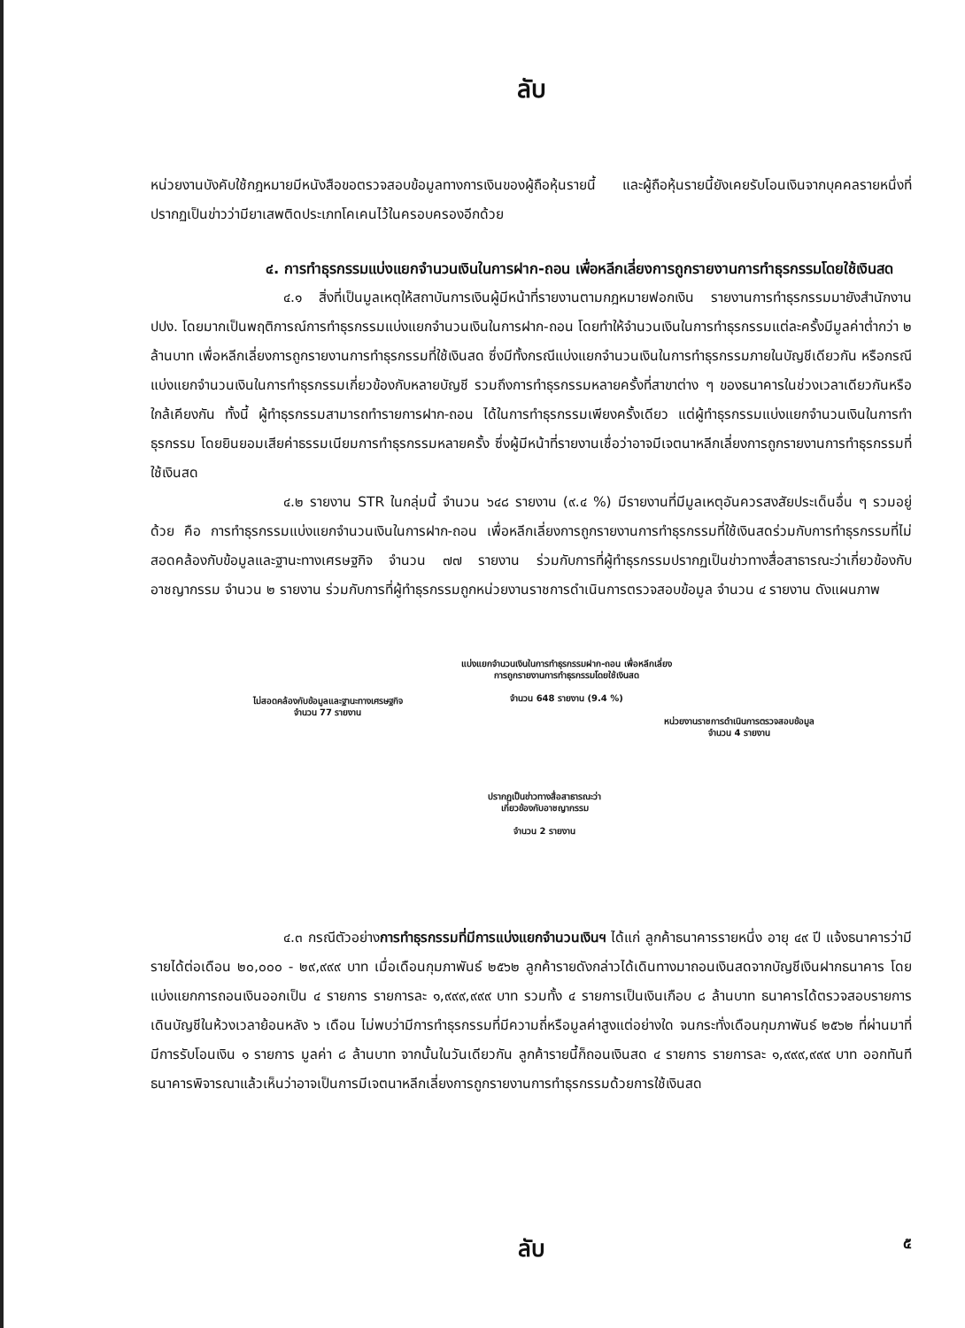ลับ
หน่วยงานบังคับใช้กฎหมายมีหนังสือขอตรวจสอบข้อมูลทางการเงินของผู้ถือหุ้นรายนี้ และผู้ถือหุ้นรายนี้ยังเคยรับโอนเงินจากบุคคลรายหนึ่งที่ปรากฏเป็นข่าวว่ามียาเสพติดประเภทโคเคนไว้ในครอบครองอีกด้วย
๔. การทำธุรกรรมแบ่งแยกจำนวนเงินในการฝาก-ถอน เพื่อหลีกเลี่ยงการถูกรายงานการทำธุรกรรมโดยใช้เงินสด
๔.๑ สิ่งที่เป็นมูลเหตุให้สถาบันการเงินผู้มีหน้าที่รายงานตามกฎหมายฟอกเงิน รายงานการทำธุรกรรมมายังสำนักงาน ปปง. โดยมากเป็นพฤติการณ์การทำธุรกรรมแบ่งแยกจำนวนเงินในการฝาก-ถอน โดยทำให้จำนวนเงินในการทำธุรกรรมแต่ละครั้งมีมูลค่าต่ำกว่า ๒ ล้านบาท เพื่อหลีกเลี่ยงการถูกรายงานการทำธุรกรรมที่ใช้เงินสด ซึ่งมีทั้งกรณีแบ่งแยกจำนวนเงินในการทำธุรกรรมภายในบัญชีเดียวกัน หรือกรณีแบ่งแยกจำนวนเงินในการทำธุรกรรมเกี่ยวข้องกับหลายบัญชี รวมถึงการทำธุรกรรมหลายครั้งที่สาขาต่าง ๆ ของธนาคารในช่วงเวลาเดียวกันหรือใกล้เคียงกัน ทั้งนี้ ผู้ทำธุรกรรมสามารถทำรายการฝาก-ถอน ได้ในการทำธุรกรรมเพียงครั้งเดียว แต่ผู้ทำธุรกรรมแบ่งแยกจำนวนเงินในการทำธุรกรรม โดยยินยอมเสียค่าธรรมเนียมการทำธุรกรรมหลายครั้ง ซึ่งผู้มีหน้าที่รายงานเชื่อว่าอาจมีเจตนาหลีกเลี่ยงการถูกรายงานการทำธุรกรรมที่ใช้เงินสด
๔.๒ รายงาน STR ในกลุ่มนี้ จำนวน ๖๔๘ รายงาน (๙.๔ %) มีรายงานที่มีมูลเหตุอันควรสงสัยประเด็นอื่น ๆ รวมอยู่ด้วย คือ การทำธุรกรรมแบ่งแยกจำนวนเงินในการฝาก-ถอน เพื่อหลีกเลี่ยงการถูกรายงานการทำธุรกรรมที่ใช้เงินสดร่วมกับการทำธุรกรรมที่ไม่สอดคล้องกับข้อมูลและฐานะทางเศรษฐกิจ จำนวน ๗๗ รายงาน ร่วมกับการที่ผู้ทำธุรกรรมปรากฏเป็นข่าวทางสื่อสาธารณะว่าเกี่ยวข้องกับอาชญากรรม จำนวน ๒ รายงาน ร่วมกับการที่ผู้ทำธุรกรรมถูกหน่วยงานราชการดำเนินการตรวจสอบข้อมูล จำนวน ๔ รายงาน ดังแผนภาพ
แบ่งแยกจำนวนเงินในการทำธุรกรรมฝาก-ถอน เพื่อหลีกเลี่ยงการถูกรายงานการทำธุรกรรมโดยใช้เงินสด
จำนวน 648 รายงาน (9.4 %)
ไม่สอดคล้องกับข้อมูลและฐานะทางเศรษฐกิจ
จำนวน 77 รายงาน
หน่วยงานราชการดำเนินการตรวจสอบข้อมูล
จำนวน 4 รายงาน
ปรากฏเป็นข่าวทางสื่อสาธารณะว่าเกี่ยวข้องกับอาชญากรรม
จำนวน 2 รายงาน
๔.๓ กรณีตัวอย่างการทำธุรกรรมที่มีการแบ่งแยกจำนวนเงินฯ ได้แก่ ลูกค้าธนาคารรายหนึ่ง อายุ ๔๙ ปี แจ้งธนาคารว่ามีรายได้ต่อเดือน ๒๐,๐๐๐ - ๒๙,๙๙๙ บาท เมื่อเดือนกุมภาพันธ์ ๒๕๖๒ ลูกค้ารายดังกล่าวได้เดินทางมาถอนเงินสดจากบัญชีเงินฝากธนาคาร โดยแบ่งแยกการถอนเงินออกเป็น ๔ รายการ รายการละ ๑,๙๙๙,๙๙๙ บาท รวมทั้ง ๔ รายการเป็นเงินเกือบ ๘ ล้านบาท ธนาคารได้ตรวจสอบรายการเดินบัญชีในห้วงเวลาย้อนหลัง ๖ เดือน ไม่พบว่ามีการทำธุรกรรมที่มีความถี่หรือมูลค่าสูงแต่อย่างใด จนกระทั่งเดือนกุมภาพันธ์ ๒๕๖๒ ที่ผ่านมาที่มีการรับโอนเงิน ๑ รายการ มูลค่า ๘ ล้านบาท จากนั้นในวันเดียวกัน ลูกค้ารายนี้ก็ถอนเงินสด ๔ รายการ รายการละ ๑,๙๙๙,๙๙๙ บาท ออกทันที ธนาคารพิจารณาแล้วเห็นว่าอาจเป็นการมีเจตนาหลีกเลี่ยงการถูกรายงานการทำธุรกรรมด้วยการใช้เงินสด
ลับ ๕